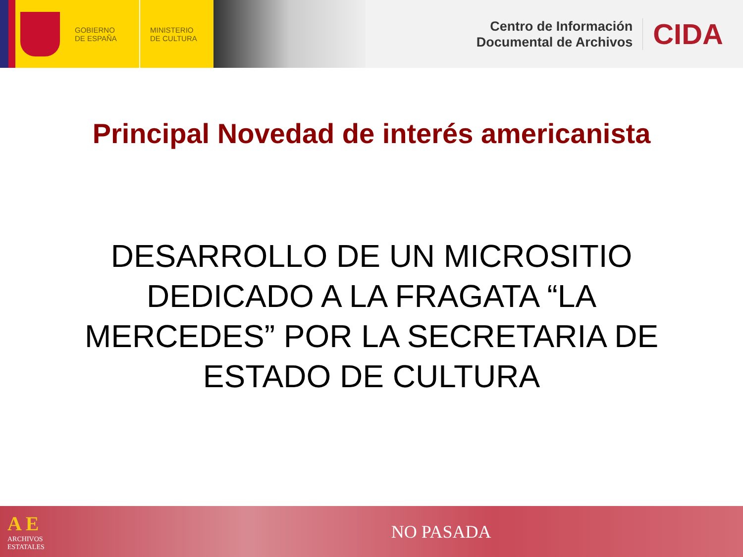GOBIERNO
DE ESPAÑA
MINISTERIO
DE CULTURA
Centro de Información
Documental de Archivos
CIDA
Principal Novedad de interés americanista
DESARROLLO DE UN MICROSITIO DEDICADO A LA FRAGATA “LA MERCEDES” POR LA SECRETARIA DE ESTADO DE CULTURA
A E
ARCHIVOS
ESTATALES
NO PASADA